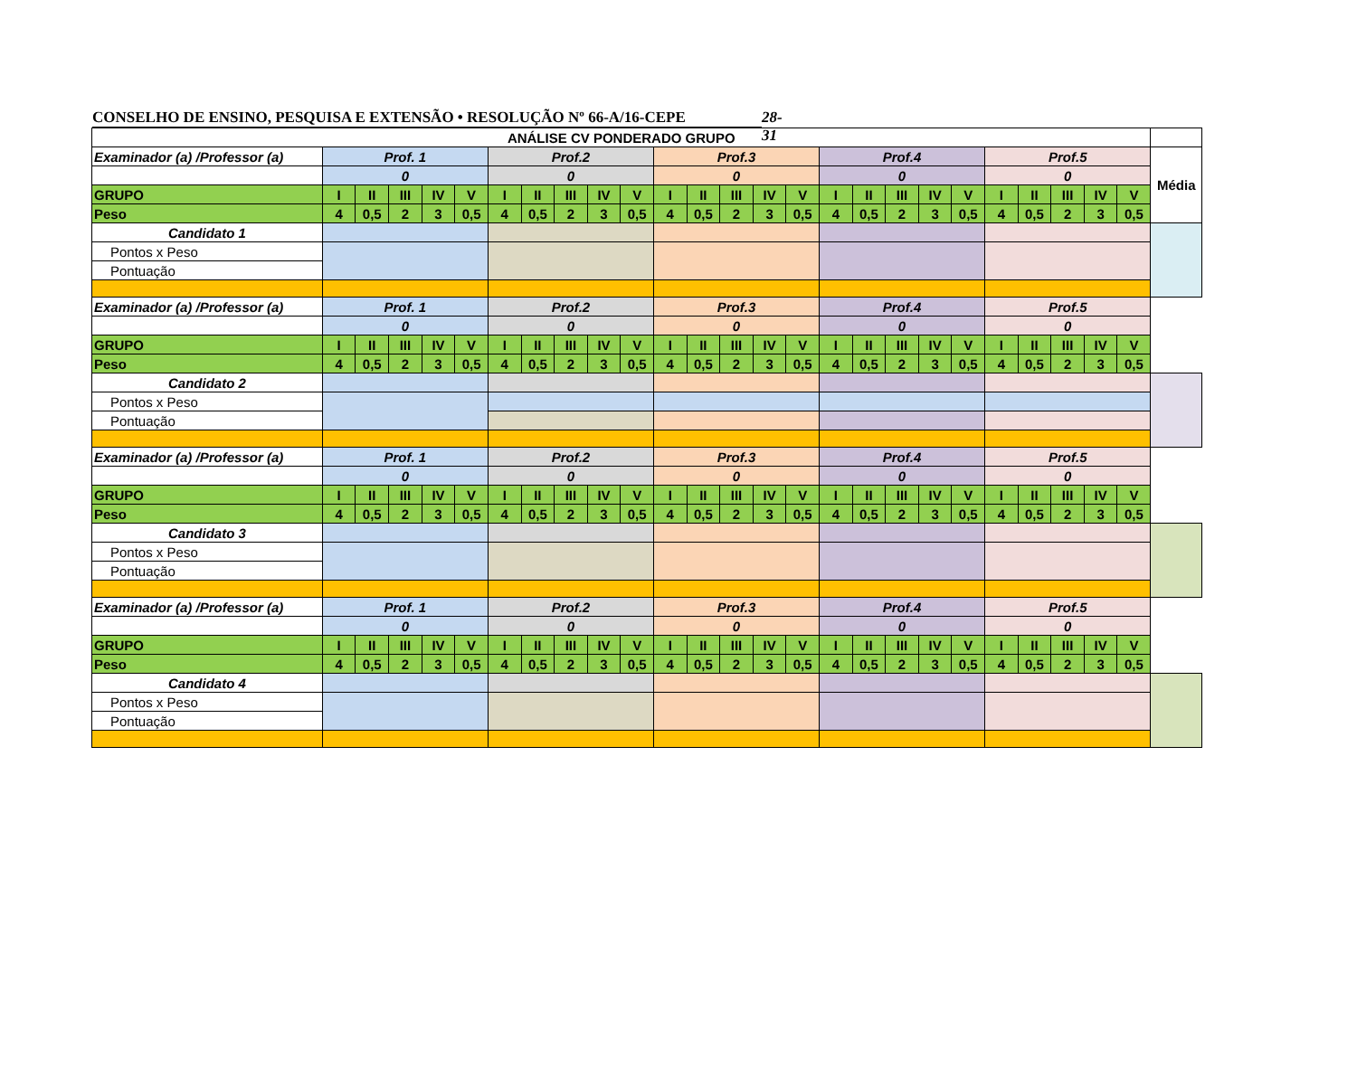CONSELHO DE ENSINO, PESQUISA E EXTENSÃO • RESOLUÇÃO Nº 66-A/16-CEPE 28-31
| ANÁLISE CV PONDERADO GRUPO | | | | | | | | | | | | | | | | | | | | | | | | | | |
| Examinador (a) /Professor (a) | Prof. 1 | | | | | Prof.2 | | | | | Prof.3 | | | | | Prof.4 | | | | | Prof.5 | | | | | Média |
| | 0 | | | | | 0 | | | | | 0 | | | | | 0 | | | | | 0 | | | | | |
| GRUPO | I | II | III | IV | V | I | II | III | IV | V | I | II | III | IV | V | I | II | III | IV | V | I | II | III | IV | V | |
| Peso | 4 | 0,5 | 2 | 3 | 0,5 | 4 | 0,5 | 2 | 3 | 0,5 | 4 | 0,5 | 2 | 3 | 0,5 | 4 | 0,5 | 2 | 3 | 0,5 | 4 | 0,5 | 2 | 3 | 0,5 | |
| Candidato 1 | | | | | | | | | | | | | | | | | | | | | | | | | | |
| Pontos x Peso | | | | | | | | | | | | | | | | | | | | | | | | | | |
| Pontuação | | | | | | | | | | | | | | | | | | | | | | | | | | |
| Examinador (a) /Professor (a) | Prof. 1 | | | | | Prof.2 | | | | | Prof.3 | | | | | Prof.4 | | | | | Prof.5 | | | | | |
| | 0 | | | | | 0 | | | | | 0 | | | | | 0 | | | | | 0 | | | | | |
| GRUPO | I | II | III | IV | V | I | II | III | IV | V | I | II | III | IV | V | I | II | III | IV | V | I | II | III | IV | V | |
| Peso | 4 | 0,5 | 2 | 3 | 0,5 | 4 | 0,5 | 2 | 3 | 0,5 | 4 | 0,5 | 2 | 3 | 0,5 | 4 | 0,5 | 2 | 3 | 0,5 | 4 | 0,5 | 2 | 3 | 0,5 | |
| Candidato 2 | | | | | | | | | | | | | | | | | | | | | | | | | | |
| Pontos x Peso | | | | | | | | | | | | | | | | | | | | | | | | | | |
| Pontuação | | | | | | | | | | | | | | | | | | | | | | | | | | |
| Examinador (a) /Professor (a) | Prof. 1 | | | | | Prof.2 | | | | | Prof.3 | | | | | Prof.4 | | | | | Prof.5 | | | | | |
| | 0 | | | | | 0 | | | | | 0 | | | | | 0 | | | | | 0 | | | | | |
| GRUPO | I | II | III | IV | V | I | II | III | IV | V | I | II | III | IV | V | I | II | III | IV | V | I | II | III | IV | V | |
| Peso | 4 | 0,5 | 2 | 3 | 0,5 | 4 | 0,5 | 2 | 3 | 0,5 | 4 | 0,5 | 2 | 3 | 0,5 | 4 | 0,5 | 2 | 3 | 0,5 | 4 | 0,5 | 2 | 3 | 0,5 | |
| Candidato 3 | | | | | | | | | | | | | | | | | | | | | | | | | | |
| Pontos x Peso | | | | | | | | | | | | | | | | | | | | | | | | | | |
| Pontuação | | | | | | | | | | | | | | | | | | | | | | | | | | |
| Examinador (a) /Professor (a) | Prof. 1 | | | | | Prof.2 | | | | | Prof.3 | | | | | Prof.4 | | | | | Prof.5 | | | | | |
| | 0 | | | | | 0 | | | | | 0 | | | | | 0 | | | | | 0 | | | | | |
| GRUPO | I | II | III | IV | V | I | II | III | IV | V | I | II | III | IV | V | I | II | III | IV | V | I | II | III | IV | V | |
| Peso | 4 | 0,5 | 2 | 3 | 0,5 | 4 | 0,5 | 2 | 3 | 0,5 | 4 | 0,5 | 2 | 3 | 0,5 | 4 | 0,5 | 2 | 3 | 0,5 | 4 | 0,5 | 2 | 3 | 0,5 | |
| Candidato 4 | | | | | | | | | | | | | | | | | | | | | | | | | | |
| Pontos x Peso | | | | | | | | | | | | | | | | | | | | | | | | | | |
| Pontuação | | | | | | | | | | | | | | | | | | | | | | | | | | |